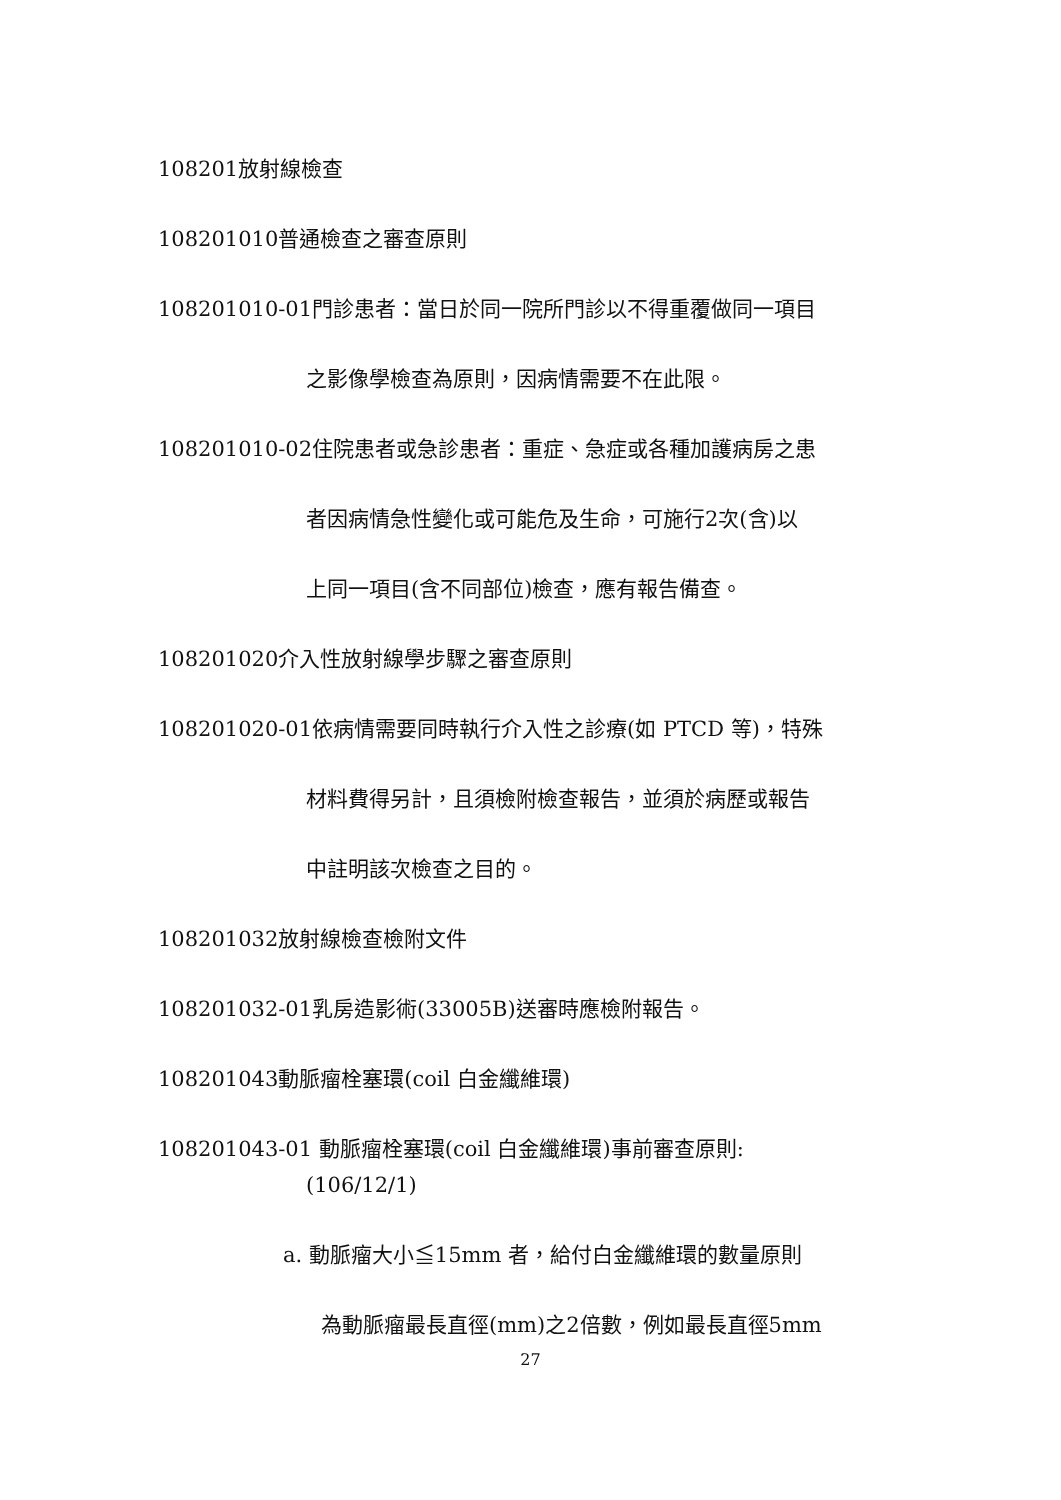108201放射線檢查
108201010普通檢查之審查原則
108201010-01門診患者：當日於同一院所門診以不得重覆做同一項目
之影像學檢查為原則，因病情需要不在此限。
108201010-02住院患者或急診患者：重症、急症或各種加護病房之患
者因病情急性變化或可能危及生命，可施行2次(含)以
上同一項目(含不同部位)檢查，應有報告備查。
108201020介入性放射線學步驟之審查原則
108201020-01依病情需要同時執行介入性之診療(如 PTCD 等)，特殊
材料費得另計，且須檢附檢查報告，並須於病歷或報告
中註明該次檢查之目的。
108201032放射線檢查檢附文件
108201032-01乳房造影術(33005B)送審時應檢附報告。
108201043動脈瘤栓塞環(coil 白金纖維環)
108201043-01 動脈瘤栓塞環(coil 白金纖維環)事前審查原則:
(106/12/1)
a. 動脈瘤大小≦15mm 者，給付白金纖維環的數量原則
為動脈瘤最長直徑(mm)之2倍數，例如最長直徑5mm
27